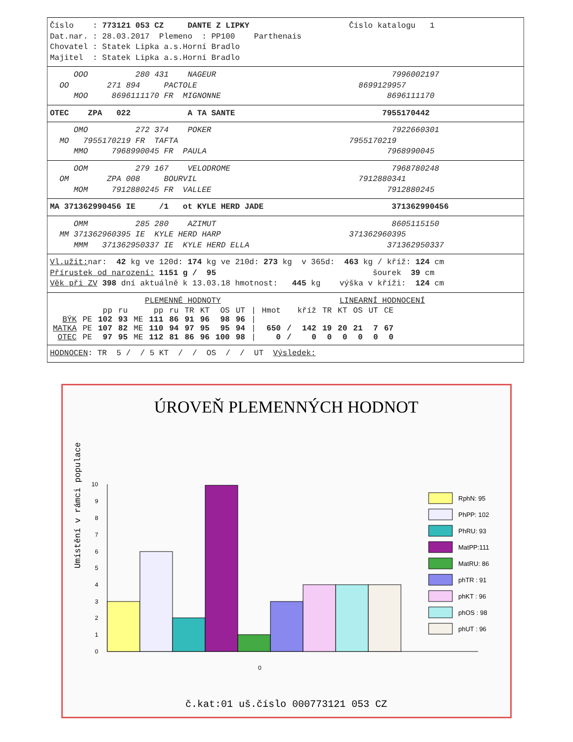Číslo : 773121 053 CZ DANTE Z LIPKY Číslo katalogu 1
Dat.nar. : 28.03.2017 Plemeno : PP100 Parthenais
Chovatel : Statek Lipka a.s.Horní Bradlo
Majitel : Statek Lipka a.s.Horní Bradlo
OOO 280 431 NAGEUR 7996002197
OO 271 894 PACTOLE 8699129957
MOO 8696111170 FR MIGNONNE 8696111170
OTEC ZPA 022 A TA SANTE 7955170442
OMO 272 374 POKER 7922660301
MO 7955170219 FR TAFTA 7955170219
MMO 7968990045 FR PAULA 7968990045
OOM 279 167 VELODROME 7968780248
OM ZPA 008 BOURVIL 7912880341
MOM 7912880245 FR VALLEE 7912880245
MA 371362990456 IE /1 ot KYLE HERD JADE 371362990456
OMM 285 280 AZIMUT 8605115150
MM 371362960395 IE KYLE HERD HARP 371362960395
MMM 371362950337 IE KYLE HERD ELLA 371362950337
Vl.užit: nar: 42 kg ve 120d: 174 kg ve 210d: 273 kg v 365d: 463 kg / kříž: 124 cm
Přírustek od narození: 1151 g / 95 šourek 39 cm
Věk při ZV 398 dní aktuálně k 13.03.18 hmotnost: 445 kg výška v kříži: 124 cm
PLEMENNÉ HODNOTY LINEARNÍ HODNOCENÍ
| | | pp | ru | | pp | ru | TR | KT | OS | UT | / | Hmot | | kříž | TR | KT | OS | UT | CE |
| --- | --- | --- | --- | --- | --- | --- | --- | --- | --- | --- | --- | --- | --- | --- | --- | --- | --- | --- | --- |
| BÝK | PE | 102 | 93 | ME | 111 | 86 | 91 | 96 | 98 | 96 | / | | | | | | | | |
| MATKA | PE | 107 | 82 | ME | 110 | 94 | 97 | 95 | 95 | 94 | / | 650 | / | 142 | 19 | 20 | 21 | 7 | 67 |
| OTEC | PE | 97 | 95 | ME | 112 | 81 | 86 | 96 | 100 | 98 | / | 0 | / | 0 | 0 | 0 | 0 | 0 | 0 |
HODNOCEN: TR 5 / / 5 KT / / OS / / UT Výsledek:
ÚROVEŇ PLEMENNÝCH HODNOT
Umístění v rámci populace
0
1
2
3
4
5
6
7
8
9
10
0
RphN: 95
PhPP: 102
PhRU: 93
MatPP:111
MatRU: 86
phTR : 91
phKT : 96
phOS : 98
phUT : 96
č.kat:01 uš.číslo 000773121 053 CZ